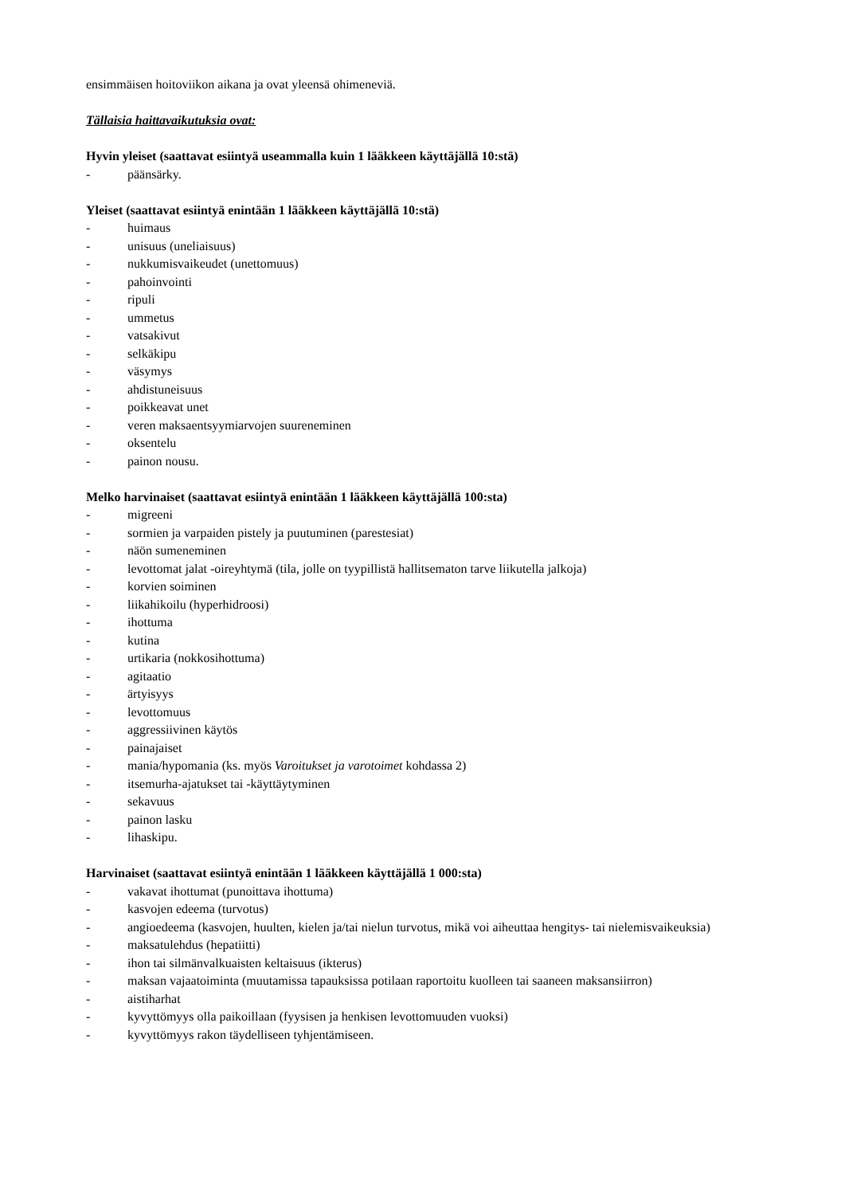ensimmäisen hoitoviikon aikana ja ovat yleensä ohimeneviä.
Tällaisia haittavaikutuksia ovat:
Hyvin yleiset (saattavat esiintyä useammalla kuin 1 lääkkeen käyttäjällä 10:stä)
- päänsärky.
Yleiset (saattavat esiintyä enintään 1 lääkkeen käyttäjällä 10:stä)
- huimaus
- unisuus (uneliaisuus)
- nukkumisvaikeudet (unettomuus)
- pahoinvointi
- ripuli
- ummetus
- vatsakivut
- selkäkipu
- väsymys
- ahdistuneisuus
- poikkeavat unet
- veren maksaentsyymiarvojen suureneminen
- oksentelu
- painon nousu.
Melko harvinaiset (saattavat esiintyä enintään 1 lääkkeen käyttäjällä 100:sta)
- migreeni
- sormien ja varpaiden pistely ja puutuminen (parestesiat)
- näön sumeneminen
- levottomat jalat -oireyhtymä (tila, jolle on tyypillistä hallitsematon tarve liikutella jalkoja)
- korvien soiminen
- liikahikoilu (hyperhidroosi)
- ihottuma
- kutina
- urtikaria (nokkosihottuma)
- agitaatio
- ärtyisyys
- levottomuus
- aggressiivinen käytös
- painajaiset
- mania/hypomania (ks. myös Varoitukset ja varotoimet kohdassa 2)
- itsemurha-ajatukset tai -käyttäytyminen
- sekavuus
- painon lasku
- lihaskipu.
Harvinaiset (saattavat esiintyä enintään 1 lääkkeen käyttäjällä 1 000:sta)
- vakavat ihottumat (punoittava ihottuma)
- kasvojen edeema (turvotus)
- angioedeema (kasvojen, huulten, kielen ja/tai nielun turvotus, mikä voi aiheuttaa hengitys- tai nielemisvaikeuksia)
- maksatulehdus (hepatiitti)
- ihon tai silmänvalkuaisten keltaisuus (ikterus)
- maksan vajaatoiminta (muutamissa tapauksissa potilaan raportoitu kuolleen tai saaneen maksansiirron)
- aistiharhat
- kyvyttömyys olla paikoillaan (fyysisen ja henkisen levottomuuden vuoksi)
- kyvyttömyys rakon täydelliseen tyhjentämiseen.